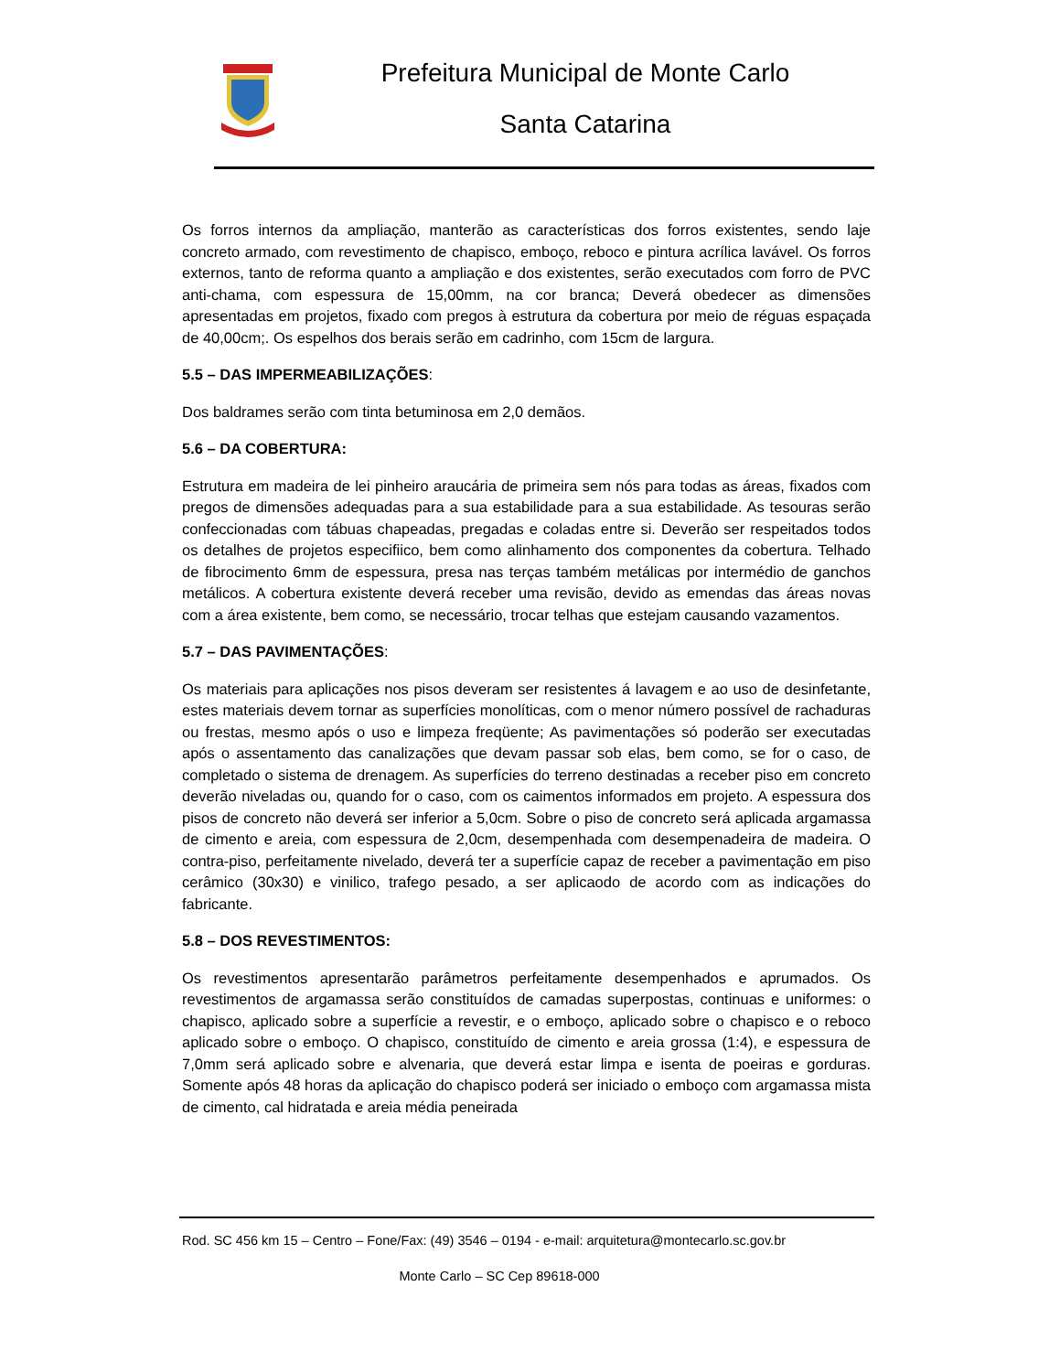Prefeitura Municipal de Monte Carlo
Santa Catarina
Os forros internos da ampliação, manterão as características dos forros existentes, sendo laje concreto armado, com revestimento de chapisco, emboço, reboco e pintura acrílica lavável. Os forros externos, tanto de reforma quanto a ampliação e dos existentes, serão executados com forro de PVC anti-chama, com espessura de 15,00mm, na cor branca; Deverá obedecer as dimensões apresentadas em projetos, fixado com pregos à estrutura da cobertura por meio de réguas espaçada de 40,00cm;. Os espelhos dos berais serão em cadrinho, com 15cm de largura.
5.5 – DAS IMPERMEABILIZAÇÕES:
Dos baldrames serão com tinta betuminosa em 2,0 demãos.
5.6 – DA COBERTURA:
Estrutura em madeira de lei pinheiro araucária de primeira sem nós para todas as áreas, fixados com pregos de dimensões adequadas para a sua estabilidade para a sua estabilidade. As tesouras serão confeccionadas com tábuas chapeadas, pregadas e coladas entre si. Deverão ser respeitados todos os detalhes de projetos especifiico, bem como alinhamento dos componentes da cobertura. Telhado de fibrocimento 6mm de espessura, presa nas terças também metálicas por intermédio de ganchos metálicos. A cobertura existente deverá receber uma revisão, devido as emendas das áreas novas com a área existente, bem como, se necessário, trocar telhas que estejam causando vazamentos.
5.7 – DAS PAVIMENTAÇÕES:
Os materiais para aplicações nos pisos deveram ser resistentes á lavagem e ao uso de desinfetante, estes materiais devem tornar as superfícies monolíticas, com o menor número possível de rachaduras ou frestas, mesmo após o uso e limpeza freqüente; As pavimentações só poderão ser executadas após o assentamento das canalizações que devam passar sob elas, bem como, se for o caso, de completado o sistema de drenagem. As superfícies do terreno destinadas a receber piso em concreto deverão niveladas ou, quando for o caso, com os caimentos informados em projeto. A espessura dos pisos de concreto não deverá ser inferior a 5,0cm. Sobre o piso de concreto será aplicada argamassa de cimento e areia, com espessura de 2,0cm, desempenhada com desempenadeira de madeira. O contra-piso, perfeitamente nivelado, deverá ter a superfície capaz de receber a pavimentação em piso cerâmico (30x30) e vinilico, trafego pesado, a ser aplicaodo de acordo com as indicações do fabricante.
5.8 – DOS REVESTIMENTOS:
Os revestimentos apresentarão parâmetros perfeitamente desempenhados e aprumados. Os revestimentos de argamassa serão constituídos de camadas superpostas, continuas e uniformes: o chapisco, aplicado sobre a superfície a revestir, e o emboço, aplicado sobre o chapisco e o reboco aplicado sobre o emboço. O chapisco, constituído de cimento e areia grossa (1:4), e espessura de 7,0mm será aplicado sobre e alvenaria, que deverá estar limpa e isenta de poeiras e gorduras. Somente após 48 horas da aplicação do chapisco poderá ser iniciado o emboço com argamassa mista de cimento, cal hidratada e areia média peneirada
Rod. SC 456 km 15 – Centro – Fone/Fax: (49) 3546 – 0194 - e-mail: arquitetura@montecarlo.sc.gov.br
Monte Carlo – SC Cep 89618-000